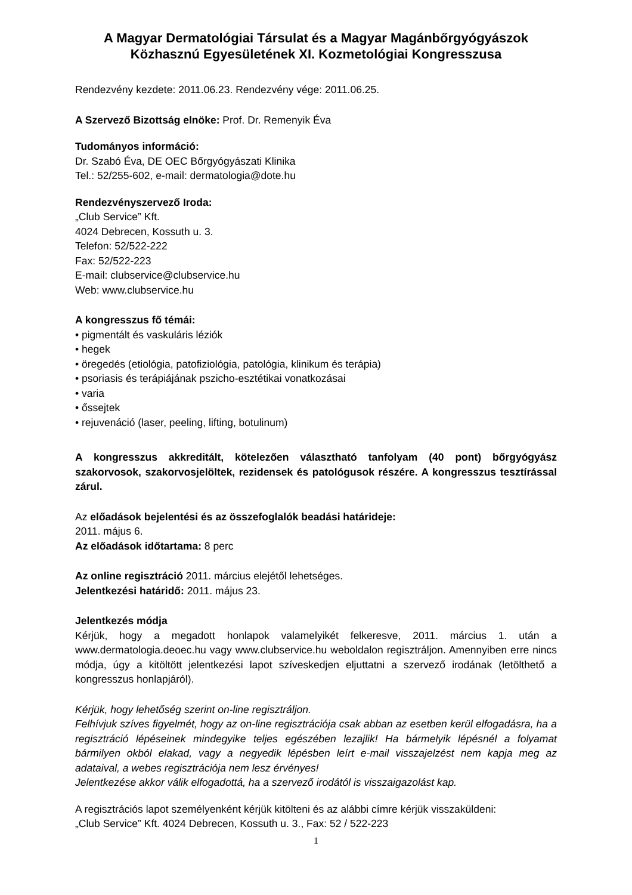A Magyar Dermatológiai Társulat és a Magyar Magánbőrgyógyászok Közhasznú Egyesületének XI. Kozmetológiai Kongresszusa
Rendezvény kezdete: 2011.06.23. Rendezvény vége: 2011.06.25.
A Szervező Bizottság elnöke: Prof. Dr. Remenyik Éva
Tudományos információ:
Dr. Szabó Éva, DE OEC Bőrgyógyászati Klinika
Tel.: 52/255-602, e-mail: dermatologia@dote.hu
Rendezvényszervező Iroda:
„Club Service” Kft.
4024 Debrecen, Kossuth u. 3.
Telefon: 52/522-222
Fax: 52/522-223
E-mail: clubservice@clubservice.hu
Web: www.clubservice.hu
A kongresszus fő témái:
• pigmentált és vaskuláris léziók
• hegek
• öregedés (etiológia, patofiziológia, patológia, klinikum és terápia)
• psoriasis és terápiájának pszicho-esztétikai vonatkozásai
• varia
• őssejtek
• rejuvenáció (laser, peeling, lifting, botulinum)
A kongresszus akkreditált, kötelezően választható tanfolyam (40 pont) bőrgyógyász szakorvosok, szakorvosjelöltek, rezidensek és patológusok részére. A kongresszus tesztírással zárul.
Az előadások bejelentési és az összefoglalók beadási határideje:
2011. május 6.
Az előadások időtartama: 8 perc
Az online regisztráció 2011. március elejétől lehetséges.
Jelentkezési határidő: 2011. május 23.
Jelentkezés módja
Kérjük, hogy a megadott honlapok valamelyikét felkeresve, 2011. március 1. után a www.dermatologia.deoec.hu vagy www.clubservice.hu weboldalon regisztráljon. Amennyiben erre nincs módja, úgy a kitöltött jelentkezési lapot szíveskedjen eljuttatni a szervező irodának (letölthető a kongresszus honlapjáról).
Kérjük, hogy lehetőség szerint on-line regisztráljon.
Felhívjuk szíves figyelmét, hogy az on-line regisztrációja csak abban az esetben kerül elfogadásra, ha a regisztráció lépéseinek mindegyike teljes egészében lezajlik! Ha bármelyik lépésnél a folyamat bármilyen okból elakad, vagy a negyedik lépésben leírt e-mail visszajelzést nem kapja meg az adataival, a webes regisztrációja nem lesz érvényes!
Jelentkezése akkor válik elfogadottá, ha a szervező irodától is visszaigazolást kap.
A regisztrációs lapot személyenként kérjük kitölteni és az alábbi címre kérjük visszaküldeni:
„Club Service” Kft. 4024 Debrecen, Kossuth u. 3., Fax: 52 / 522-223
1